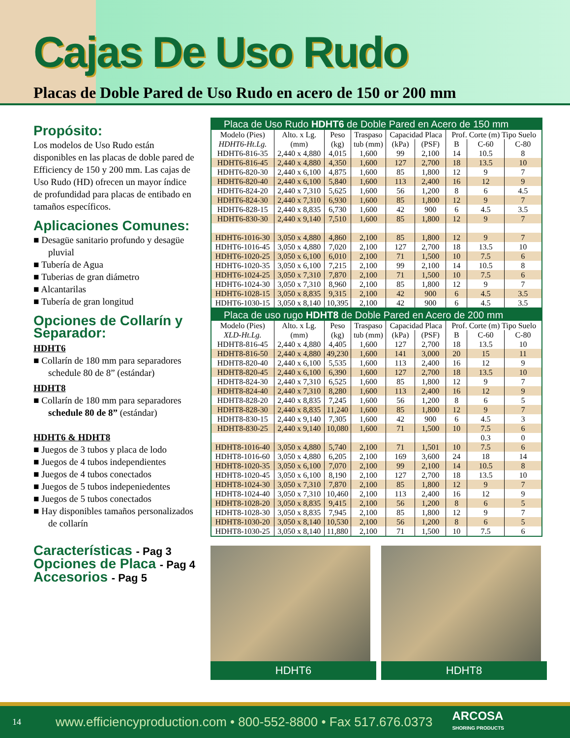Cajas De Uso Rudo
Placas de Doble Pared de Uso Rudo en acero de 150 or 200 mm
Propósito:
Los modelos de Uso Rudo están disponibles en las placas de doble pared de Efficiency de 150 y 200 mm. Las cajas de Uso Rudo (HD) ofrecen un mayor índice de profundidad para placas de entibado en tamaños específicos.
Aplicaciones Comunes:
■ Desagüe sanitario profundo y desagüe pluvial
■ Tubería de Agua
■ Tuberias de gran diámetro
■ Alcantarilas
■ Tubería de gran longitud
Opciones de Collarín y Separador:
HDHT6
■ Collarín de 180 mm para separadores schedule 80 de 8” (estándar)
HDHT8
■ Collarín de 180 mm para separadores schedule 80 de 8” (estándar)
HDHT6 & HDHT8
■ Juegos de 3 tubos y placa de lodo
■ Juegos de 4 tubos independientes
■ Juegos de 4 tubos conectados
■ Juegos de 5 tubos indepeniedentes
■ Juegos de 5 tubos conectados
■ Hay disponibles tamaños personalizados de collarín
Características - Pag 3
Opciones de Placa - Pag 4
Accesorios - Pag 5
| Placa de Uso Rudo HDHT6 de Doble Pared en Acero de 150 mm | | | | | | | | |
| --- | --- | --- | --- | --- | --- | --- | --- | --- |
| Modelo (Pies) | Alto. x Lg. | Peso | Traspaso | Capacidad Placa | | Prof. Corte (m) Tipo Suelo | | |
| HDHT6-Ht.Lg. | (mm) | (kg) | tub (mm) | (kPa) | (PSF) | B | C-60 | C-80 |
| HDHT6-816-35 | 2,440 x 4,880 | 4,015 | 1,600 | 99 | 2,100 | 14 | 10.5 | 8 |
| HDHT6-816-45 | 2,440 x 4,880 | 4,350 | 1,600 | 127 | 2,700 | 18 | 13.5 | 10 |
| HDHT6-820-30 | 2,440 x 6,100 | 4,875 | 1,600 | 85 | 1,800 | 12 | 9 | 7 |
| HDHT6-820-40 | 2,440 x 6,100 | 5,840 | 1,600 | 113 | 2,400 | 16 | 12 | 9 |
| HDHT6-824-20 | 2,440 x 7,310 | 5,625 | 1,600 | 56 | 1,200 | 8 | 6 | 4.5 |
| HDHT6-824-30 | 2,440 x 7,310 | 6,930 | 1,600 | 85 | 1,800 | 12 | 9 | 7 |
| HDHT6-828-15 | 2,440 x 8,835 | 6,730 | 1,600 | 42 | 900 | 6 | 4.5 | 3.5 |
| HDHT6-830-30 | 2,440 x 9,140 | 7,510 | 1,600 | 85 | 1,800 | 12 | 9 | 7 |
| HDHT6-1016-30 | 3,050 x 4,880 | 4,860 | 2,100 | 85 | 1,800 | 12 | 9 | 7 |
| HDHT6-1016-45 | 3,050 x 4,880 | 7,020 | 2,100 | 127 | 2,700 | 18 | 13.5 | 10 |
| HDHT6-1020-25 | 3,050 x 6,100 | 6,010 | 2,100 | 71 | 1,500 | 10 | 7.5 | 6 |
| HDHT6-1020-35 | 3,050 x 6,100 | 7,215 | 2,100 | 99 | 2,100 | 14 | 10.5 | 8 |
| HDHT6-1024-25 | 3,050 x 7,310 | 7,870 | 2,100 | 71 | 1,500 | 10 | 7.5 | 6 |
| HDHT6-1024-30 | 3,050 x 7,310 | 8,960 | 2,100 | 85 | 1,800 | 12 | 9 | 7 |
| HDHT6-1028-15 | 3,050 x 8,835 | 9,315 | 2,100 | 42 | 900 | 6 | 4.5 | 3.5 |
| HDHT6-1030-15 | 3,050 x 8,140 | 10,395 | 2,100 | 42 | 900 | 6 | 4.5 | 3.5 |
| Placa de uso rugo HDHT8 de Doble Pared en Acero de 200 mm | | | | | | | | |
| --- | --- | --- | --- | --- | --- | --- | --- | --- |
| Modelo (Pies) | Alto. x Lg. | Peso | Traspaso | Capacidad Placa | | Prof. Corte (m) Tipo Suelo | | |
| XLD-Ht.Lg. | (mm) | (kg) | tub (mm) | (kPa) | (PSF) | B | C-60 | C-80 |
| HDHT8-816-45 | 2,440 x 4,880 | 4,405 | 1,600 | 127 | 2,700 | 18 | 13.5 | 10 |
| HDHT8-816-50 | 2,440 x 4,880 | 49,230 | 1,600 | 141 | 3,000 | 20 | 15 | 11 |
| HDHT8-820-40 | 2,440 x 6,100 | 5,535 | 1,600 | 113 | 2,400 | 16 | 12 | 9 |
| HDHT8-820-45 | 2,440 x 6,100 | 6,390 | 1,600 | 127 | 2,700 | 18 | 13.5 | 10 |
| HDHT8-824-30 | 2,440 x 7,310 | 6,525 | 1,600 | 85 | 1,800 | 12 | 9 | 7 |
| HDHT8-824-40 | 2,440 x 7,310 | 8,280 | 1,600 | 113 | 2,400 | 16 | 12 | 9 |
| HDHT8-828-20 | 2,440 x 8,835 | 7,245 | 1,600 | 56 | 1,200 | 8 | 6 | 5 |
| HDHT8-828-30 | 2,440 x 8,835 | 11,240 | 1,600 | 85 | 1,800 | 12 | 9 | 7 |
| HDHT8-830-15 | 2,440 x 9,140 | 7,305 | 1,600 | 42 | 900 | 6 | 4.5 | 3 |
| HDHT8-830-25 | 2,440 x 9,140 | 10,080 | 1,600 | 71 | 1,500 | 10 | 7.5 | 6 |
| | | | | | | | 0.3 | 0 |
| HDHT8-1016-40 | 3,050 x 4,880 | 5,740 | 2,100 | 71 | 1,501 | 10 | 7.5 | 6 |
| HDHT8-1016-60 | 3,050 x 4,880 | 6,205 | 2,100 | 169 | 3,600 | 24 | 18 | 14 |
| HDHT8-1020-35 | 3,050 x 6,100 | 7,070 | 2,100 | 99 | 2,100 | 14 | 10.5 | 8 |
| HDHT8-1020-45 | 3,050 x 6,100 | 8,190 | 2,100 | 127 | 2,700 | 18 | 13.5 | 10 |
| HDHT8-1024-30 | 3,050 x 7,310 | 7,870 | 2,100 | 85 | 1,800 | 12 | 9 | 7 |
| HDHT8-1024-40 | 3,050 x 7,310 | 10,460 | 2,100 | 113 | 2,400 | 16 | 12 | 9 |
| HDHT8-1028-20 | 3,050 x 8,835 | 9,415 | 2,100 | 56 | 1,200 | 8 | 6 | 5 |
| HDHT8-1028-30 | 3,050 x 8,835 | 7,945 | 2,100 | 85 | 1,800 | 12 | 9 | 7 |
| HDHT8-1030-20 | 3,050 x 8,140 | 10,530 | 2,100 | 56 | 1,200 | 8 | 6 | 5 |
| HDHT8-1030-25 | 3,050 x 8,140 | 11,880 | 2,100 | 71 | 1,500 | 10 | 7.5 | 6 |
HDHT6 HDHT8
14 www.efficiencyproduction.com • 800-552-8800 • Fax 517.676.0373 ARCOSA
SHORING PRODUCTS